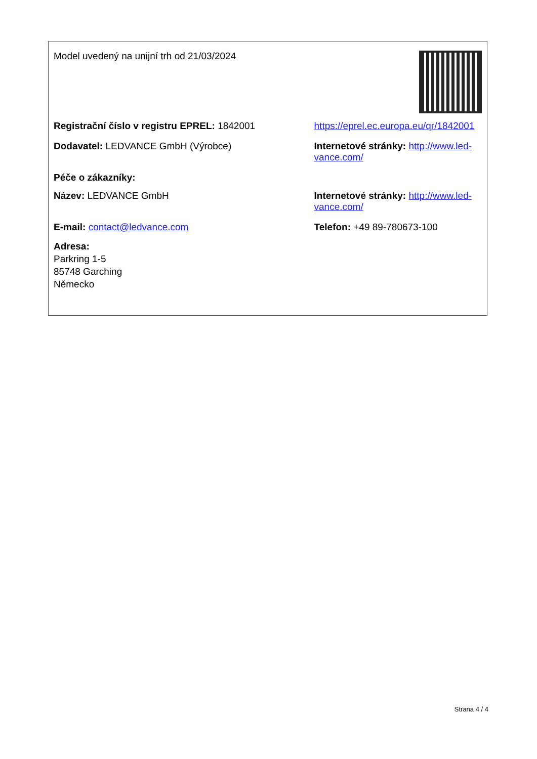Model uvedený na unijní trh od 21/03/2024
Registrační číslo v registru EPREL: 1842001 https://eprel.ec.europa.eu/qr/1842001
Dodavatel: LEDVANCE GmbH (Výrobce) Internetové stránky: http://www.led-vance.com/
Péče o zákazníky:
Název: LEDVANCE GmbH Internetové stránky: http://www.led-vance.com/
E-mail: contact@ledvance.com Telefon: +49 89-780673-100
Adresa:
Parkring 1-5
85748 Garching
Německo
Strana 4 / 4